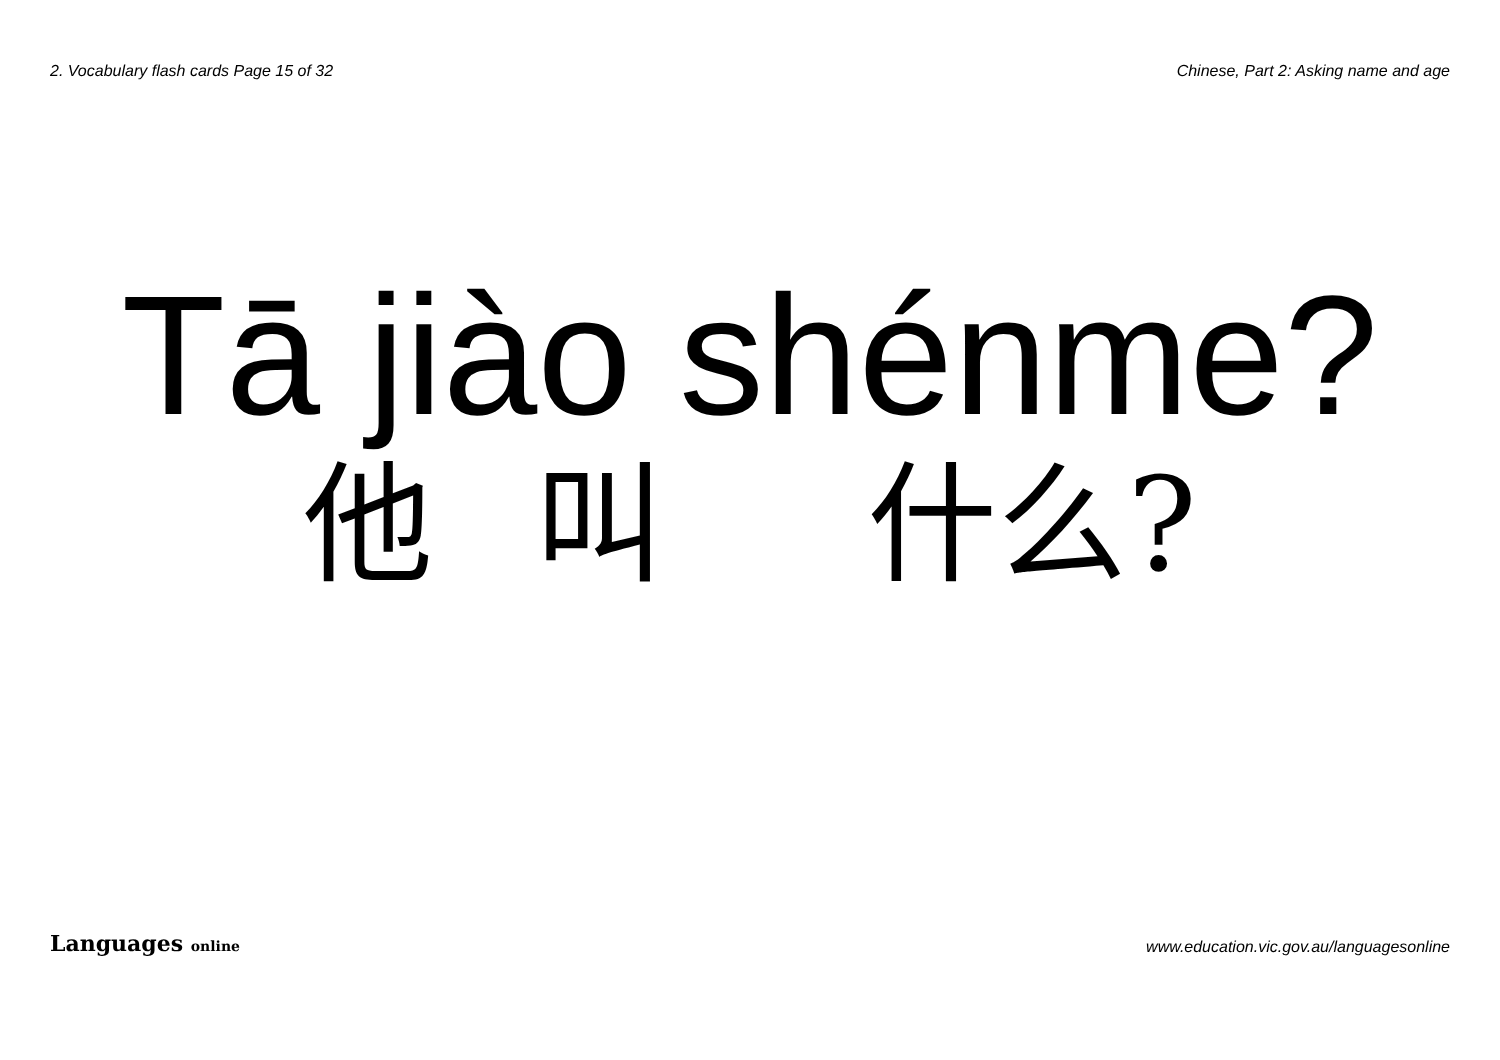2. Vocabulary flash cards Page 15 of 32 Chinese, Part 2: Asking name and age
Tā jiào shénme?
他 叫 什么?
Languages online www.education.vic.gov.au/languagesonline